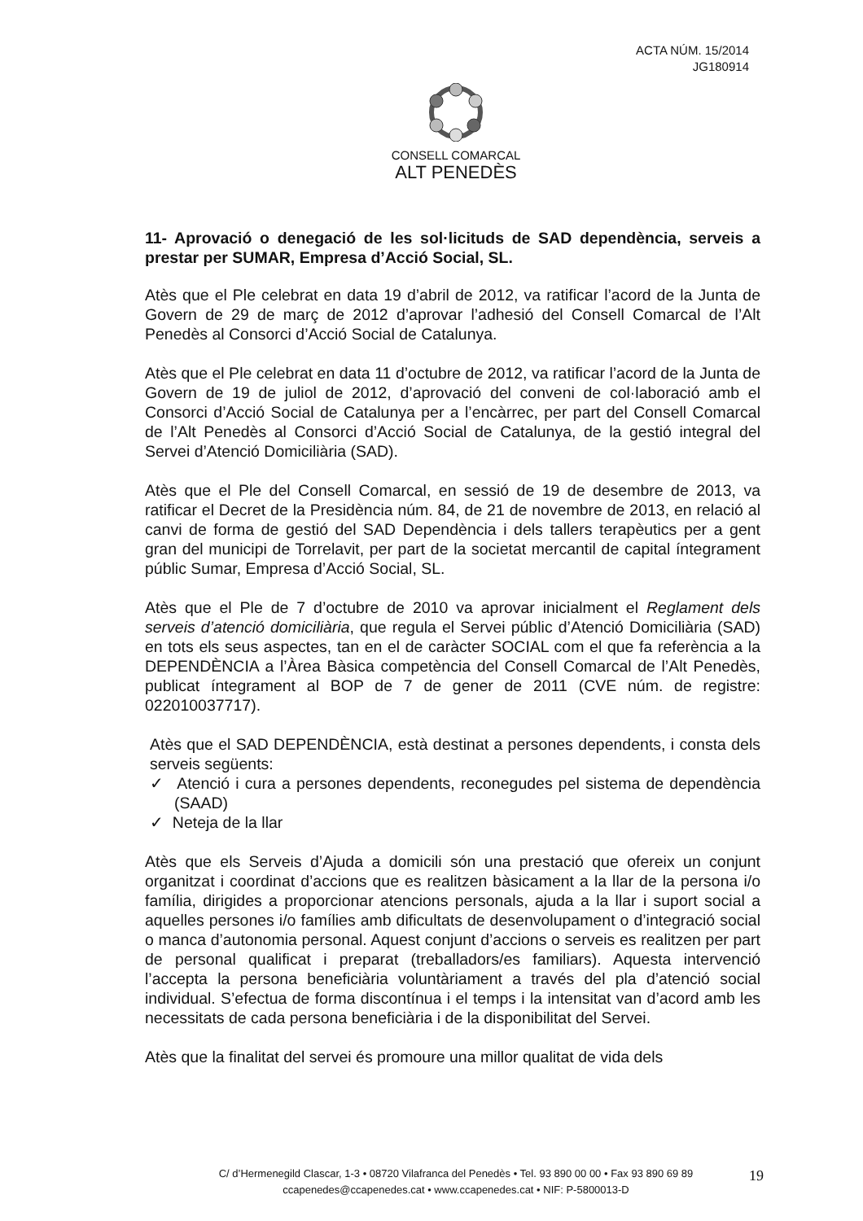ACTA NÚM. 15/2014
JG180914
CONSELL COMARCAL
ALT PENEDÈS
11- Aprovació o denegació de les sol·licituds de SAD dependència, serveis a prestar per SUMAR, Empresa d’Acció Social, SL.
Atès que el Ple celebrat en data 19 d’abril de 2012, va ratificar l’acord de la Junta de Govern de 29 de març de 2012 d’aprovar l’adhesió del Consell Comarcal de l’Alt Penedès al Consorci d’Acció Social de Catalunya.
Atès que el Ple celebrat en data 11 d’octubre de 2012, va ratificar l’acord de la Junta de Govern de 19 de juliol de 2012, d’aprovació del conveni de col·laboració amb el Consorci d’Acció Social de Catalunya per a l’encàrrec, per part del Consell Comarcal de l’Alt Penedès al Consorci d’Acció Social de Catalunya, de la gestió integral del Servei d’Atenció Domiciliària (SAD).
Atès que el Ple del Consell Comarcal, en sessió de 19 de desembre de 2013, va ratificar el Decret de la Presidència núm. 84, de 21 de novembre de 2013, en relació al canvi de forma de gestió del SAD Dependència i dels tallers terapèutics per a gent gran del municipi de Torrelavit, per part de la societat mercantil de capital íntegrament públic Sumar, Empresa d’Acció Social, SL.
Atès que el Ple de 7 d’octubre de 2010 va aprovar inicialment el Reglament dels serveis d’atenció domiciliària, que regula el Servei públic d’Atenció Domiciliària (SAD) en tots els seus aspectes, tan en el de caràcter SOCIAL com el que fa referència a la DEPENDÈNCIA a l’Àrea Bàsica competència del Consell Comarcal de l’Alt Penedès, publicat íntegrament al BOP de 7 de gener de 2011 (CVE núm. de registre: 022010037717).
Atès que el SAD DEPENDÈNCIA, està destinat a persones dependents, i consta dels serveis següents:
✓ Atenció i cura a persones dependents, reconegudes pel sistema de dependència (SAAD)
✓ Neteja de la llar
Atès que els Serveis d’Ajuda a domicili són una prestació que ofereix un conjunt organitzat i coordinat d’accions que es realitzen bàsicament a la llar de la persona i/o família, dirigides a proporcionar atencions personals, ajuda a la llar i suport social a aquelles persones i/o famílies amb dificultats de desenvolupament o d’integració social o manca d’autonomia personal. Aquest conjunt d’accions o serveis es realitzen per part de personal qualificat i preparat (treballadors/es familiars). Aquesta intervenció l’accepta la persona beneficiària voluntàriament a través del pla d’atenció social individual. S’efectua de forma discontínua i el temps i la intensitat van d’acord amb les necessitats de cada persona beneficiària i de la disponibilitat del Servei.
Atès que la finalitat del servei és promoure una millor qualitat de vida dels
C/ d’Hermenegild Clascar, 1-3 • 08720 Vilafranca del Penedès • Tel. 93 890 00 00 • Fax 93 890 69 89
ccapenedes@ccapenedes.cat • www.ccapenedes.cat • NIF: P-5800013-D
19